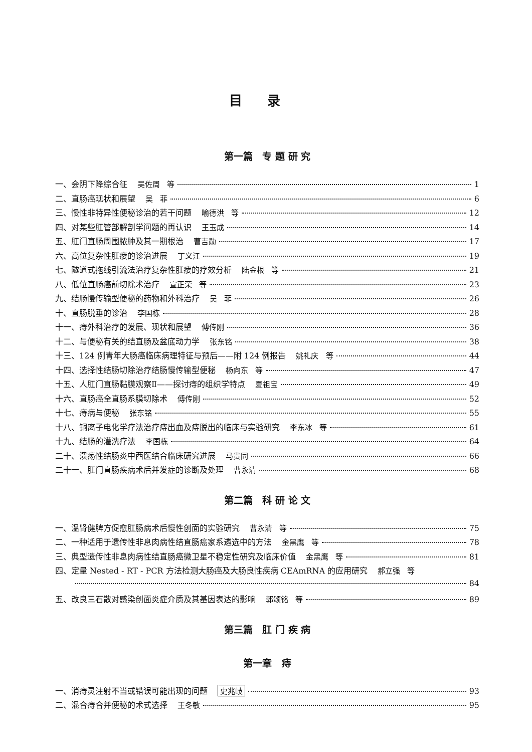目录
第一篇 专 题 研 究
一、会阴下降综合征 吴佐周 等 1
二、直肠癌现状和展望 吴 菲 6
三、慢性非特异性便秘诊治的若干问题 喻德洪 等 12
四、对某些肛管部解剖学问题的再认识 王玉成 14
五、肛门直肠周围脓肿及其一期根治 曹吉勋 17
六、高位复杂性肛瘘的诊治进展 丁义江 19
七、隧道式拖线引流法治疗复杂性肛瘘的疗效分析 陆金根 等 21
八、低位直肠癌前切除术治疗 宣正荣 等 23
九、结肠慢传输型便秘的药物和外科治疗 吴 菲 26
十、直肠脱垂的诊治 李国栋 28
十一、痔外科治疗的发展、现状和展望 傅传刚 36
十二、与便秘有关的结直肠及盆底动力学 张东铭 38
十三、124 例青年大肠癌临床病理特征与预后——附 124 例报告 姚礼庆 等 44
十四、选择性结肠切除治疗结肠慢传输型便秘 杨向东 等 47
十五、人肛门直肠黏膜观察Ⅱ——探讨痔的组织学特点 夏祖宝 49
十六、直肠癌全直肠系膜切除术 傅传刚 52
十七、痔病与便秘 张东铭 55
十八、铜离子电化学疗法治疗痔出血及痔脱出的临床与实验研究 李东冰 等 61
十九、结肠的灌洗疗法 李国栋 64
二十、溃疡性结肠炎中西医结合临床研究进展 马贵同 66
二十一、肛门直肠疾病术后并发症的诊断及处理 曹永清 68
第二篇 科 研 论 文
一、温肾健脾方促愈肛肠病术后慢性创面的实验研究 曹永清 等 75
二、一种适用于遗传性非息肉病性结直肠癌家系遴选中的方法 金黑鹰 等 78
三、典型遗传性非息肉病性结直肠癌微卫星不稳定性研究及临床价值 金黑鹰 等 81
四、定量 Nested - RT - PCR 方法检测大肠癌及大肠良性疾病 CEAmRNA 的应用研究 郝立强 等
84
五、改良三石散对感染创面炎症介质及其基因表达的影响 郭颂铭 等 89
第三篇 肛 门 疾 病
第一章 痔
一、消痔灵注射不当或错误可能出现的问题 史兆岐 93
二、混合痔合并便秘的术式选择 王冬敏 95